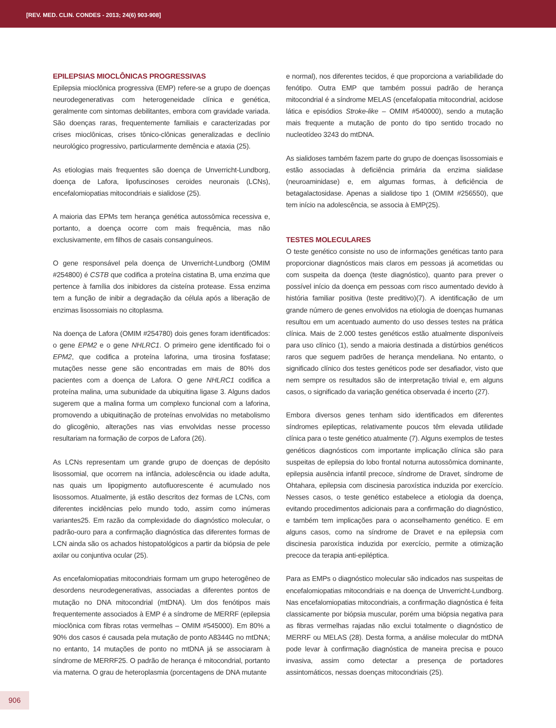[REV. MED. CLIN. CONDES - 2013; 24(6) 903-908]
EPILEPSIAS MIOCLÔNICAS PROGRESSIVAS
Epilepsia mioclônica progressiva (EMP) refere-se a grupo de doenças neurodegenerativas com heterogeneidade clínica e genética, geralmente com sintomas debilitantes, embora com gravidade variada. São doenças raras, frequentemente familiais e caracterizadas por crises mioclônicas, crises tônico-clônicas generalizadas e declínio neurológico progressivo, particularmente demência e ataxia (25).
As etiologias mais frequentes são doença de Unverricht-Lundborg, doença de Lafora, lipofuscinoses ceroides neuronais (LCNs), encefalomiopatias mitocondriais e sialidose (25).
A maioria das EPMs tem herança genética autossômica recessiva e, portanto, a doença ocorre com mais frequência, mas não exclusivamente, em filhos de casais consanguíneos.
O gene responsável pela doença de Unverricht-Lundborg (OMIM #254800) é CSTB que codifica a proteína cistatina B, uma enzima que pertence à família dos inibidores da cisteína protease. Essa enzima tem a função de inibir a degradação da célula após a liberação de enzimas lisossomiais no citoplasma.
Na doença de Lafora (OMIM #254780) dois genes foram identificados: o gene EPM2 e o gene NHLRC1. O primeiro gene identificado foi o EPM2, que codifica a proteína laforina, uma tirosina fosfatase; mutações nesse gene são encontradas em mais de 80% dos pacientes com a doença de Lafora. O gene NHLRC1 codifica a proteína malina, uma subunidade da ubiquitina ligase 3. Alguns dados sugerem que a malina forma um complexo funcional com a laforina, promovendo a ubiquitinação de proteínas envolvidas no metabolismo do glicogênio, alterações nas vias envolvidas nesse processo resultariam na formação de corpos de Lafora (26).
As LCNs representam um grande grupo de doenças de depósito lisossomial, que ocorrem na infância, adolescência ou idade adulta, nas quais um lipopigmento autofluorescente é acumulado nos lisossomos. Atualmente, já estão descritos dez formas de LCNs, com diferentes incidências pelo mundo todo, assim como inúmeras variantes25. Em razão da complexidade do diagnóstico molecular, o padrão-ouro para a confirmação diagnóstica das diferentes formas de LCN ainda são os achados histopatológicos a partir da biópsia de pele axilar ou conjuntiva ocular (25).
As encefalomiopatias mitocondriais formam um grupo heterogêneo de desordens neurodegenerativas, associadas a diferentes pontos de mutação no DNA mitocondrial (mtDNA). Um dos fenótipos mais frequentemente associados à EMP é a síndrome de MERRF (epilepsia mioclônica com fibras rotas vermelhas – OMIM #545000). Em 80% a 90% dos casos é causada pela mutação de ponto A8344G no mtDNA; no entanto, 14 mutações de ponto no mtDNA já se associaram à síndrome de MERRF25. O padrão de herança é mitocondrial, portanto via materna. O grau de heteroplasmia (porcentagens de DNA mutante
e normal), nos diferentes tecidos, é que proporciona a variabilidade do fenótipo. Outra EMP que também possui padrão de herança mitocondrial é a síndrome MELAS (encefalopatia mitocondrial, acidose lática e episódios Stroke-like – OMIM #540000), sendo a mutação mais frequente a mutação de ponto do tipo sentido trocado no nucleotídeo 3243 do mtDNA.
As sialidoses também fazem parte do grupo de doenças lisossomiais e estão associadas à deficiência primária da enzima sialidase (neuroaminidase) e, em algumas formas, à deficiência de betagalactosidase. Apenas a sialidose tipo 1 (OMIM #256550), que tem início na adolescência, se associa à EMP(25).
TESTES MOLECULARES
O teste genético consiste no uso de informações genéticas tanto para proporcionar diagnósticos mais claros em pessoas já acometidas ou com suspeita da doença (teste diagnóstico), quanto para prever o possível início da doença em pessoas com risco aumentado devido à história familiar positiva (teste preditivo)(7). A identificação de um grande número de genes envolvidos na etiologia de doenças humanas resultou em um acentuado aumento do uso desses testes na prática clínica. Mais de 2.000 testes genéticos estão atualmente disponíveis para uso clínico (1), sendo a maioria destinada a distúrbios genéticos raros que seguem padrões de herança mendeliana. No entanto, o significado clínico dos testes genéticos pode ser desafiador, visto que nem sempre os resultados são de interpretação trivial e, em alguns casos, o significado da variação genética observada é incerto (27).
Embora diversos genes tenham sido identificados em diferentes síndromes epilepticas, relativamente poucos têm elevada utilidade clínica para o teste genético atualmente (7). Alguns exemplos de testes genéticos diagnósticos com importante implicação clínica são para suspeitas de epilepsia do lobo frontal noturna autossômica dominante, epilepsia ausência infantil precoce, síndrome de Dravet, síndrome de Ohtahara, epilepsia com discinesia paroxística induzida por exercício. Nesses casos, o teste genético estabelece a etiologia da doença, evitando procedimentos adicionais para a confirmação do diagnóstico, e também tem implicações para o aconselhamento genético. E em alguns casos, como na síndrome de Dravet e na epilepsia com discinesia paroxística induzida por exercício, permite a otimização precoce da terapia anti-epiléptica.
Para as EMPs o diagnóstico molecular são indicados nas suspeitas de encefalomiopatias mitocondriais e na doença de Unverricht-Lundborg. Nas encefalomiopatias mitocondriais, a confirmação diagnóstica é feita classicamente por biópsia muscular, porém uma biópsia negativa para as fibras vermelhas rajadas não exclui totalmente o diagnóstico de MERRF ou MELAS (28). Desta forma, a análise molecular do mtDNA pode levar à confirmação diagnóstica de maneira precisa e pouco invasiva, assim como detectar a presença de portadores assintomáticos, nessas doenças mitocondriais (25).
906